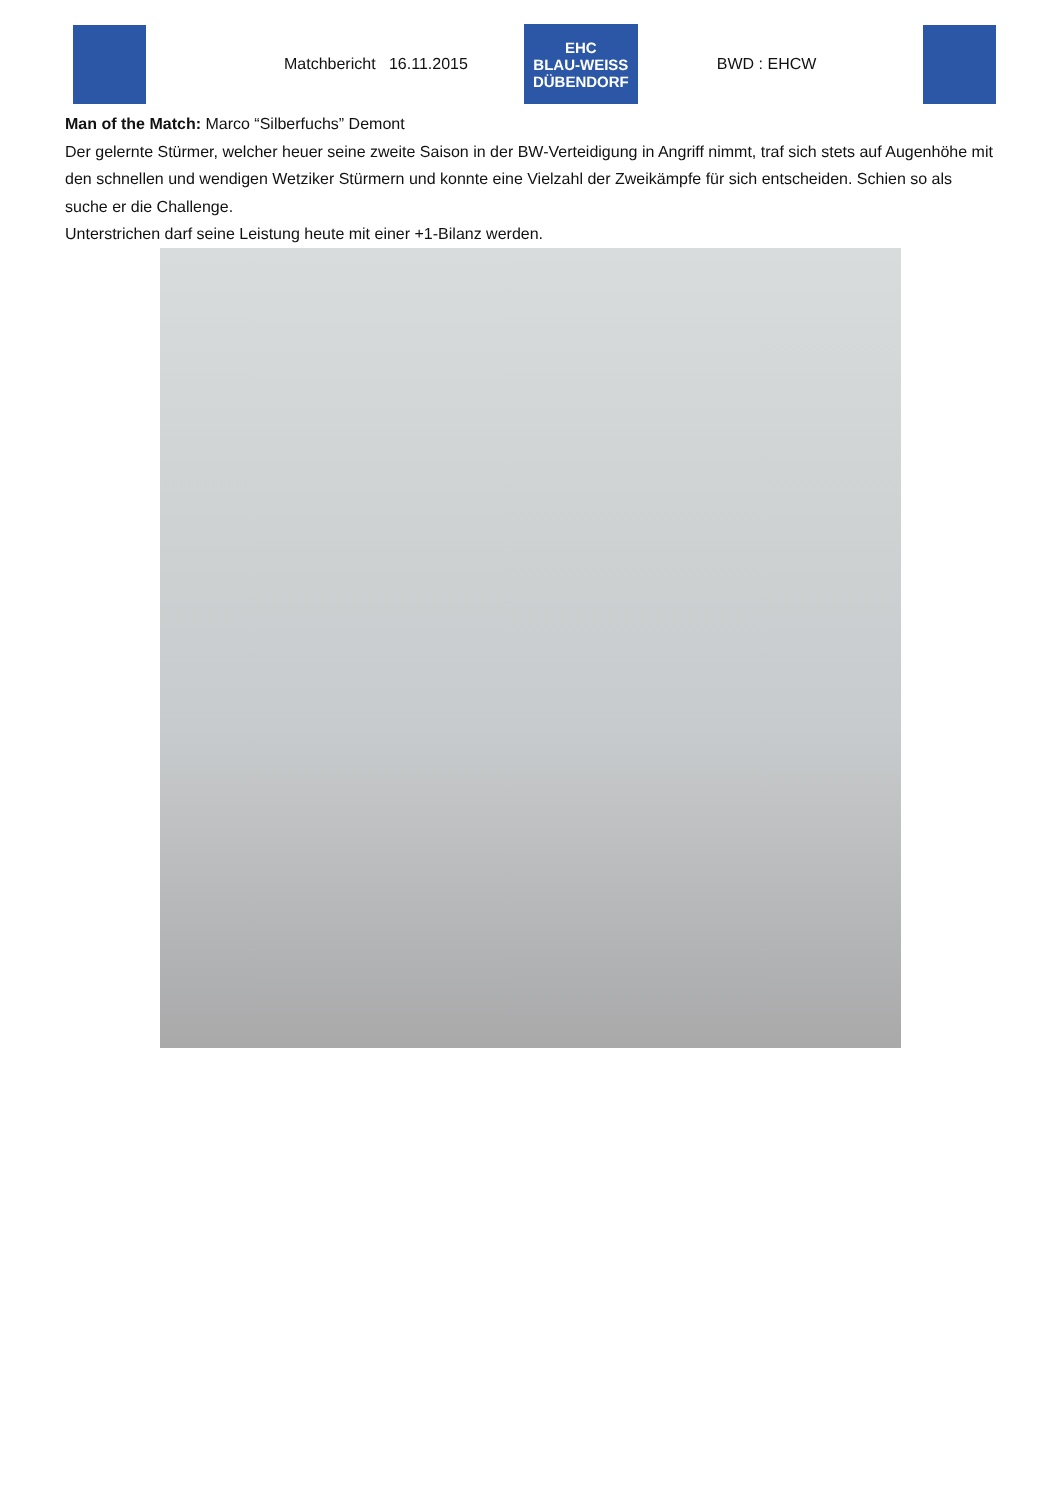Matchbericht 16.11.2015
EHC
BLAU-WEISS
DÜBENDORF
BWD : EHCW
Man of the Match: Marco “Silberfuchs” Demont
Der gelernte Stürmer, welcher heuer seine zweite Saison in der BW-Verteidigung in Angriff nimmt, traf sich stets auf Augenhöhe mit den schnellen und wendigen Wetziker Stürmern und konnte eine Vielzahl der Zweikämpfe für sich entscheiden. Schien so als suche er die Challenge.
Unterstrichen darf seine Leistung heute mit einer +1-Bilanz werden.